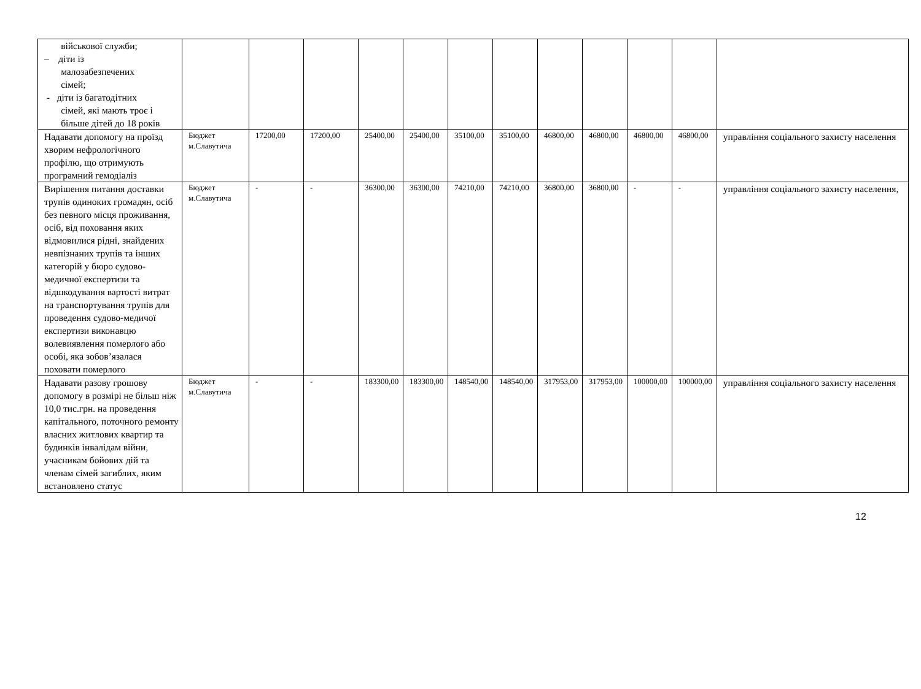| військової служби; – діти із малозабезпечених сімей; - діти із багатодітних сімей, які мають троє і більше дітей до 18 років | | | | | | | | | | | | |
| Надавати допомогу на проїзд хворим нефрологічного профілю, що отримують програмний гемодіаліз | Бюджет м.Славутича | 17200,00 | 17200,00 | 25400,00 | 25400,00 | 35100,00 | 35100,00 | 46800,00 | 46800,00 | 46800,00 | 46800,00 | управління соціального захисту населення |
| Вирішення питання доставки трупів одиноких громадян, осіб без певного місця проживання, осіб, від поховання яких відмовилися рідні, знайдених невпізнаних трупів та інших категорій у бюро судово-медичної експертизи та відшкодування вартості витрат на транспортування трупів для проведення судово-медичої експертизи виконавцю волевиявлення померлого або особі, яка зобов’язалася поховати померлого | Бюджет м.Славутича | - | - | 36300,00 | 36300,00 | 74210,00 | 74210,00 | 36800,00 | 36800,00 | - | - | управління соціального захисту населення, |
| Надавати разову грошову допомогу в розмірі не більш ніж 10,0 тис.грн. на проведення капітального, поточного ремонту власних житлових квартир та будинків інвалідам війни, учасникам бойових дій та членам сімей загиблих, яким встановлено статус | Бюджет м.Славутича | - | - | 183300,00 | 183300,00 | 148540,00 | 148540,00 | 317953,00 | 317953,00 | 100000,00 | 100000,00 | управління соціального захисту населення |
12